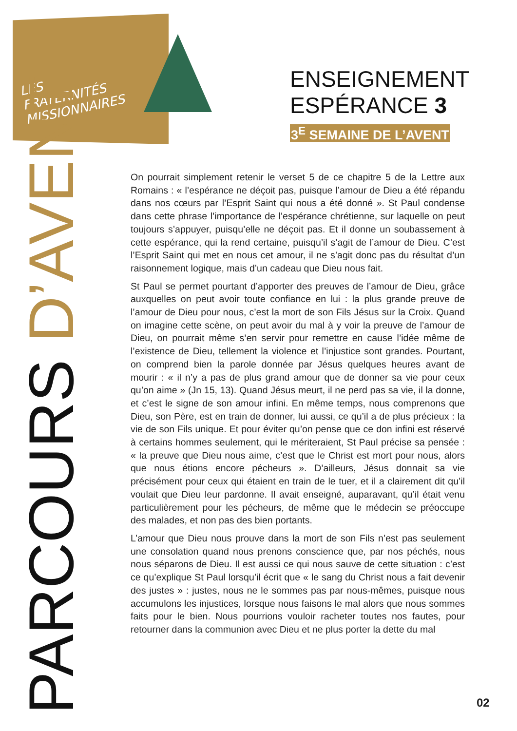LES
FRATERNITÉS
MISSIONNAIRES
ENSEIGNEMENT
ESPÉRANCE 3
3<sup>E</sup> SEMAINE DE L’AVENT
PARCOURS D’AVENT
On pourrait simplement retenir le verset 5 de ce chapitre 5 de la Lettre aux Romains : « l’espérance ne déçoit pas, puisque l’amour de Dieu a été répandu dans nos cœurs par l’Esprit Saint qui nous a été donné ». St Paul condense dans cette phrase l’importance de l’espérance chrétienne, sur laquelle on peut toujours s’appuyer, puisqu’elle ne déçoit pas. Et il donne un soubassement à cette espérance, qui la rend certaine, puisqu’il s’agit de l’amour de Dieu. C’est l’Esprit Saint qui met en nous cet amour, il ne s’agit donc pas du résultat d’un raisonnement logique, mais d’un cadeau que Dieu nous fait.
St Paul se permet pourtant d’apporter des preuves de l’amour de Dieu, grâce auxquelles on peut avoir toute confiance en lui : la plus grande preuve de l’amour de Dieu pour nous, c’est la mort de son Fils Jésus sur la Croix. Quand on imagine cette scène, on peut avoir du mal à y voir la preuve de l’amour de Dieu, on pourrait même s’en servir pour remettre en cause l’idée même de l’existence de Dieu, tellement la violence et l’injustice sont grandes. Pourtant, on comprend bien la parole donnée par Jésus quelques heures avant de mourir : « il n’y a pas de plus grand amour que de donner sa vie pour ceux qu’on aime » (Jn 15, 13). Quand Jésus meurt, il ne perd pas sa vie, il la donne, et c’est le signe de son amour infini. En même temps, nous comprenons que Dieu, son Père, est en train de donner, lui aussi, ce qu’il a de plus précieux : la vie de son Fils unique. Et pour éviter qu’on pense que ce don infini est réservé à certains hommes seulement, qui le mériteraient, St Paul précise sa pensée : « la preuve que Dieu nous aime, c’est que le Christ est mort pour nous, alors que nous étions encore pécheurs ». D’ailleurs, Jésus donnait sa vie précisément pour ceux qui étaient en train de le tuer, et il a clairement dit qu’il voulait que Dieu leur pardonne. Il avait enseigné, auparavant, qu’il était venu particulièrement pour les pécheurs, de même que le médecin se préoccupe des malades, et non pas des bien portants.
L’amour que Dieu nous prouve dans la mort de son Fils n’est pas seulement une consolation quand nous prenons conscience que, par nos péchés, nous nous séparons de Dieu. Il est aussi ce qui nous sauve de cette situation : c’est ce qu’explique St Paul lorsqu’il écrit que « le sang du Christ nous a fait devenir des justes » : justes, nous ne le sommes pas par nous-mêmes, puisque nous accumulons les injustices, lorsque nous faisons le mal alors que nous sommes faits pour le bien. Nous pourrions vouloir racheter toutes nos fautes, pour retourner dans la communion avec Dieu et ne plus porter la dette du mal
02